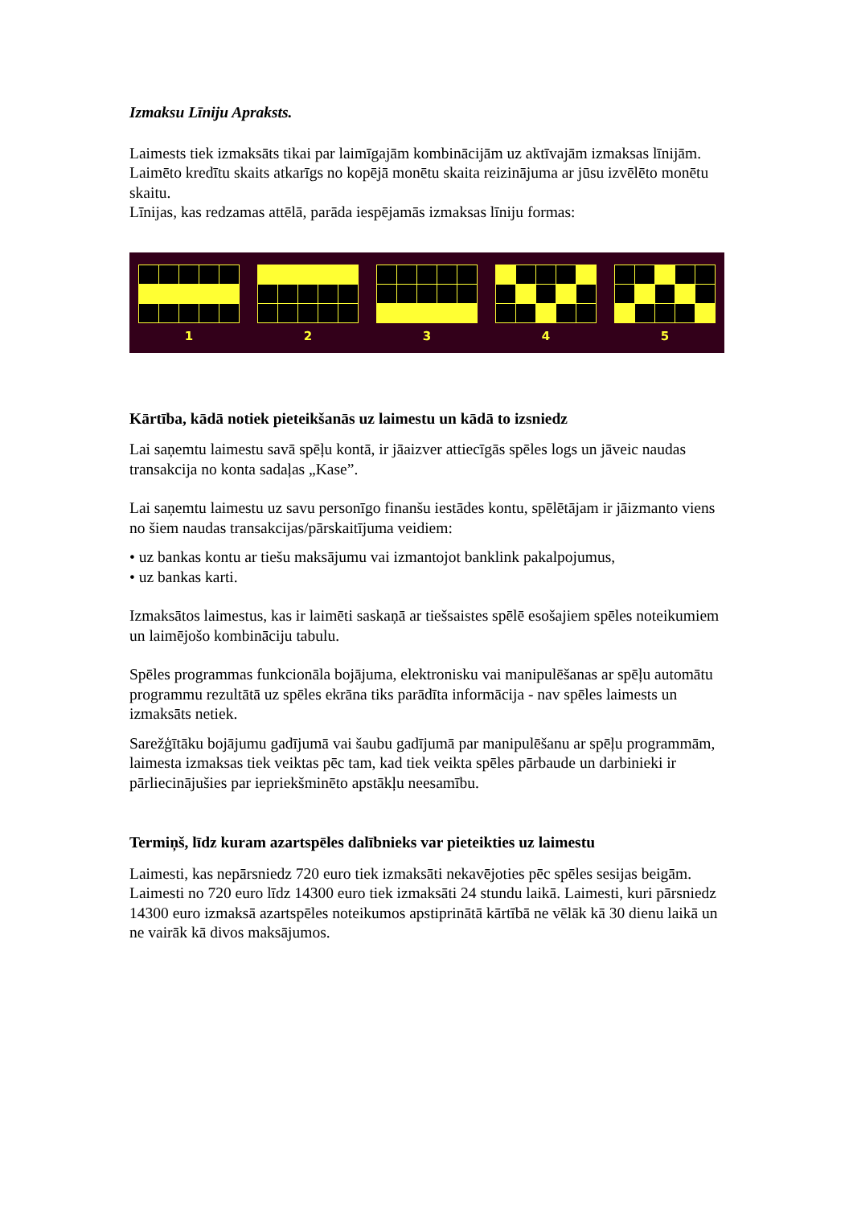Izmaksu Līniju Apraksts.
Laimests tiek izmaksāts tikai par laimīgajām kombinācijām uz aktīvajām izmaksas līnijām.
Laimēto kredītu skaits atkarīgs no kopējā monētu skaita reizinājuma ar jūsu izvēlēto monētu skaitu.
Līnijas, kas redzamas attēlā, parāda iespējamās izmaksas līniju formas:
1 2 3 4 5
Kārtība, kādā notiek pieteikšanās uz laimestu un kādā to izsniedz
Lai saņemtu laimestu savā spēļu kontā, ir jāaizver attiecīgās spēles logs un jāveic naudas transakcija no konta sadaļas „Kase”.
Lai saņemtu laimestu uz savu personīgo finanšu iestādes kontu, spēlētājam ir jāizmanto viens no šiem naudas transakcijas/pārskaitījuma veidiem:
• uz bankas kontu ar tiešu maksājumu vai izmantojot banklink pakalpojumus,
• uz bankas karti.
Izmaksātos laimestus, kas ir laimēti saskaņā ar tiešsaistes spēlē esošajiem spēles noteikumiem un laimējošo kombināciju tabulu.
Spēles programmas funkcionāla bojājuma, elektronisku vai manipulēšanas ar spēļu automātu programmu rezultātā uz spēles ekrāna tiks parādīta informācija - nav spēles laimests un izmaksāts netiek.
Sarežģītāku bojājumu gadījumā vai šaubu gadījumā par manipulēšanu ar spēļu programmām, laimesta izmaksas tiek veiktas pēc tam, kad tiek veikta spēles pārbaude un darbinieki ir pārliecinājušies par iepriekšminēto apstākļu neesamību.
Termiņš, līdz kuram azartspēles dalībnieks var pieteikties uz laimestu
Laimesti, kas nepārsniedz 720 euro tiek izmaksāti nekavējoties pēc spēles sesijas beigām. Laimesti no 720 euro līdz 14300 euro tiek izmaksāti 24 stundu laikā. Laimesti, kuri pārsniedz 14300 euro izmaksā azartspēles noteikumos apstiprinātā kārtībā ne vēlāk kā 30 dienu laikā un ne vairāk kā divos maksājumos.